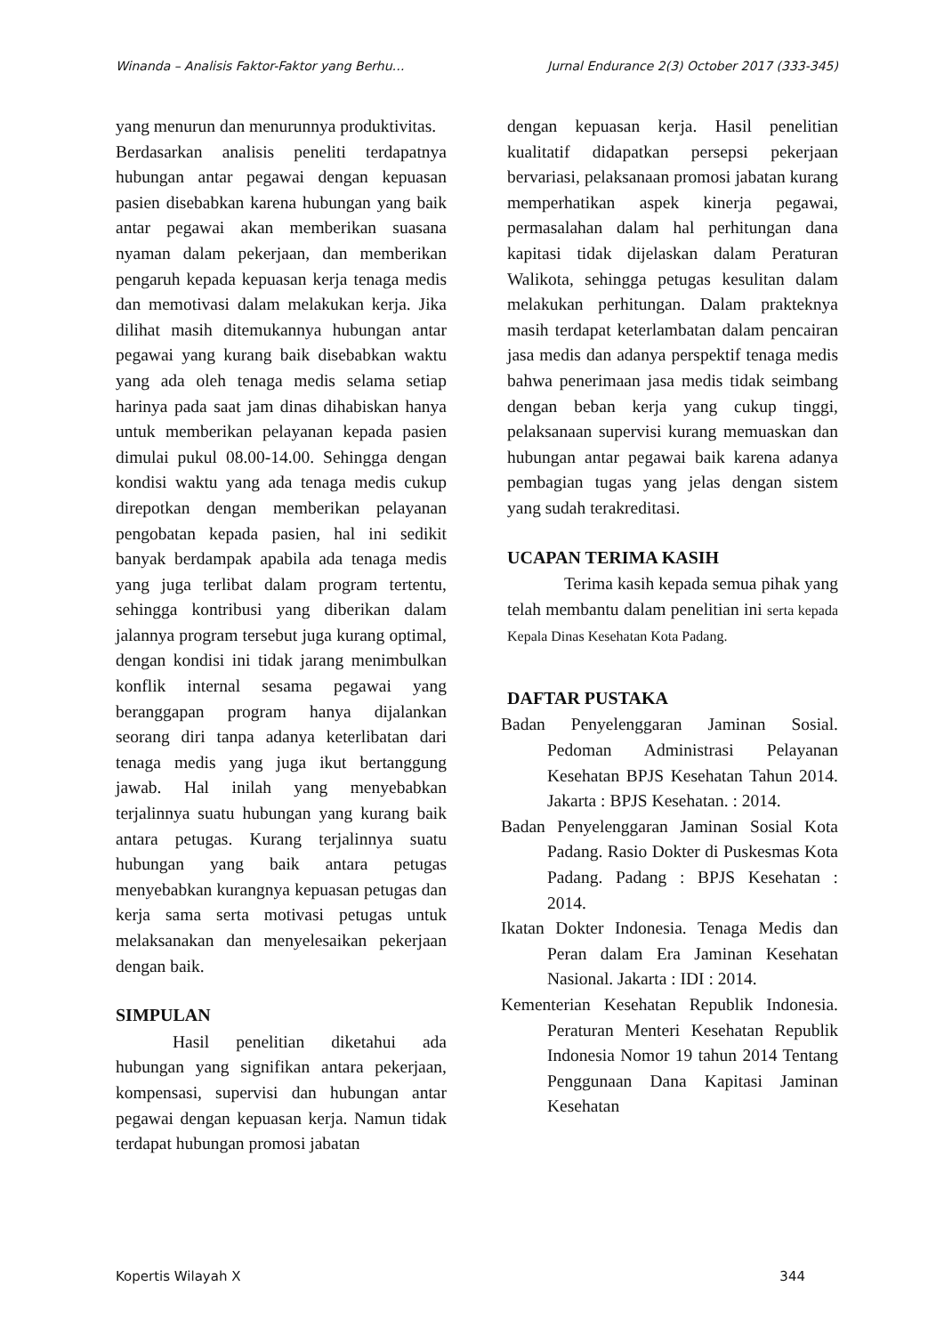Winanda – Analisis Faktor-Faktor yang Berhu… Jurnal Endurance 2(3) October 2017 (333-345)
yang menurun dan menurunnya produktivitas.
Berdasarkan analisis peneliti terdapatnya hubungan antar pegawai dengan kepuasan pasien disebabkan karena hubungan yang baik antar pegawai akan memberikan suasana nyaman dalam pekerjaan, dan memberikan pengaruh kepada kepuasan kerja tenaga medis dan memotivasi dalam melakukan kerja. Jika dilihat masih ditemukannya hubungan antar pegawai yang kurang baik disebabkan waktu yang ada oleh tenaga medis selama setiap harinya pada saat jam dinas dihabiskan hanya untuk memberikan pelayanan kepada pasien dimulai pukul 08.00-14.00. Sehingga dengan kondisi waktu yang ada tenaga medis cukup direpotkan dengan memberikan pelayanan pengobatan kepada pasien, hal ini sedikit banyak berdampak apabila ada tenaga medis yang juga terlibat dalam program tertentu, sehingga kontribusi yang diberikan dalam jalannya program tersebut juga kurang optimal, dengan kondisi ini tidak jarang menimbulkan konflik internal sesama pegawai yang beranggapan program hanya dijalankan seorang diri tanpa adanya keterlibatan dari tenaga medis yang juga ikut bertanggung jawab. Hal inilah yang menyebabkan terjalinnya suatu hubungan yang kurang baik antara petugas. Kurang terjalinnya suatu hubungan yang baik antara petugas menyebabkan kurangnya kepuasan petugas dan kerja sama serta motivasi petugas untuk melaksanakan dan menyelesaikan pekerjaan dengan baik.
SIMPULAN
Hasil penelitian diketahui ada hubungan yang signifikan antara pekerjaan, kompensasi, supervisi dan hubungan antar pegawai dengan kepuasan kerja. Namun tidak terdapat hubungan promosi jabatan
dengan kepuasan kerja. Hasil penelitian kualitatif didapatkan persepsi pekerjaan bervariasi, pelaksanaan promosi jabatan kurang memperhatikan aspek kinerja pegawai, permasalahan dalam hal perhitungan dana kapitasi tidak dijelaskan dalam Peraturan Walikota, sehingga petugas kesulitan dalam melakukan perhitungan. Dalam prakteknya masih terdapat keterlambatan dalam pencairan jasa medis dan adanya perspektif tenaga medis bahwa penerimaan jasa medis tidak seimbang dengan beban kerja yang cukup tinggi, pelaksanaan supervisi kurang memuaskan dan hubungan antar pegawai baik karena adanya pembagian tugas yang jelas dengan sistem yang sudah terakreditasi.
UCAPAN TERIMA KASIH
Terima kasih kepada semua pihak yang telah membantu dalam penelitian ini serta kepada Kepala Dinas Kesehatan Kota Padang.
DAFTAR PUSTAKA
Badan Penyelenggaran Jaminan Sosial. Pedoman Administrasi Pelayanan Kesehatan BPJS Kesehatan Tahun 2014. Jakarta : BPJS Kesehatan. : 2014.
Badan Penyelenggaran Jaminan Sosial Kota Padang. Rasio Dokter di Puskesmas Kota Padang. Padang : BPJS Kesehatan : 2014.
Ikatan Dokter Indonesia. Tenaga Medis dan Peran dalam Era Jaminan Kesehatan Nasional. Jakarta : IDI : 2014.
Kementerian Kesehatan Republik Indonesia. Peraturan Menteri Kesehatan Republik Indonesia Nomor 19 tahun 2014 Tentang Penggunaan Dana Kapitasi Jaminan Kesehatan
Kopertis Wilayah X 344